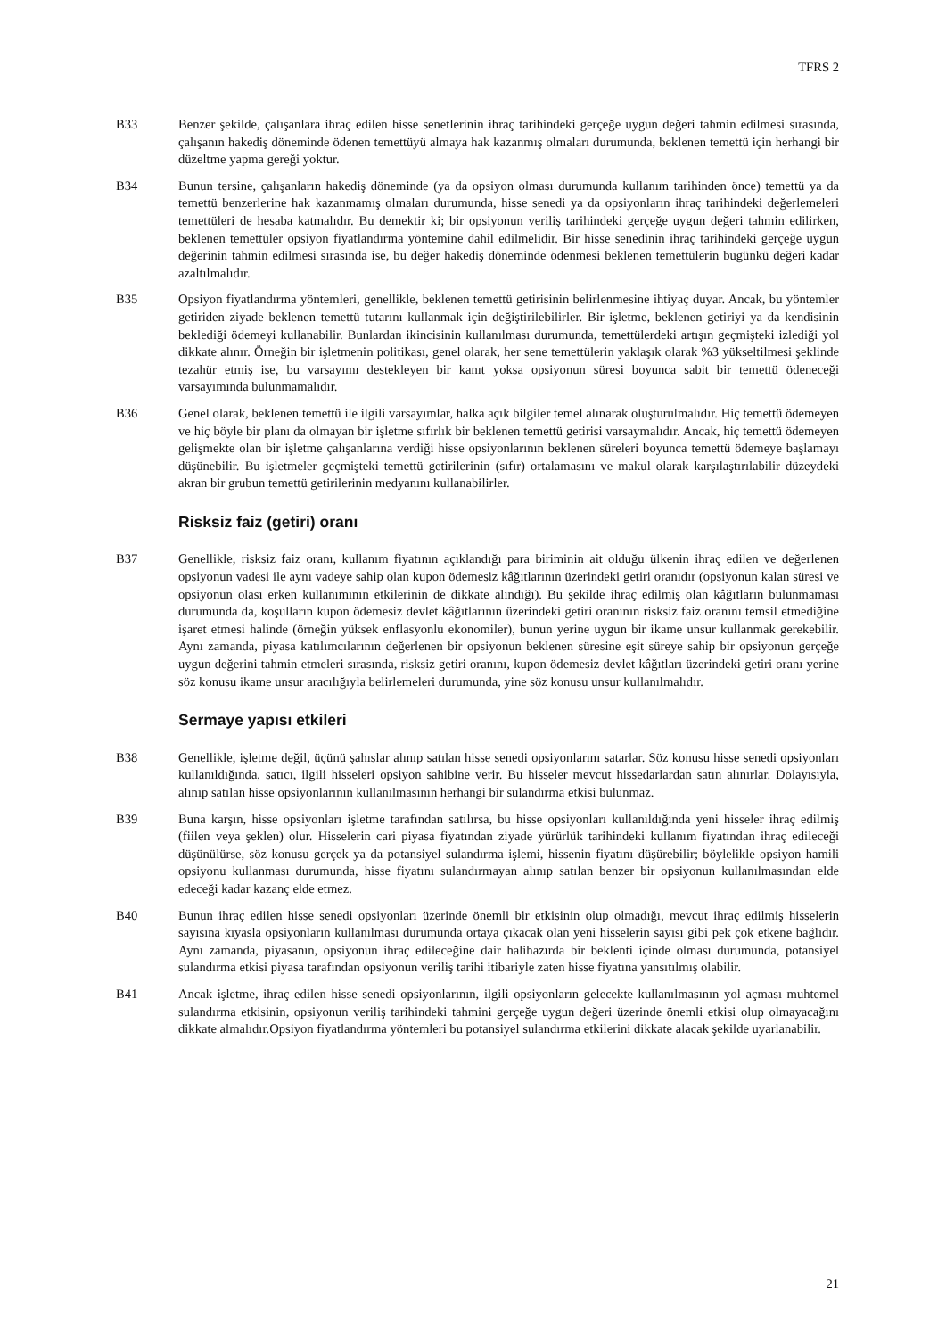TFRS 2
B33 Benzer şekilde, çalışanlara ihraç edilen hisse senetlerinin ihraç tarihindeki gerçeğe uygun değeri tahmin edilmesi sırasında, çalışanın hakediş döneminde ödenen temettüyü almaya hak kazanmış olmaları durumunda, beklenen temettü için herhangi bir düzeltme yapma gereği yoktur.
B34 Bunun tersine, çalışanların hakediş döneminde (ya da opsiyon olması durumunda kullanım tarihinden önce) temettü ya da temettü benzerlerine hak kazanmamış olmaları durumunda, hisse senedi ya da opsiyonların ihraç tarihindeki değerlemeleri temettüleri de hesaba katmalıdır. Bu demektir ki; bir opsiyonun veriliş tarihindeki gerçeğe uygun değeri tahmin edilirken, beklenen temettüler opsiyon fiyatlandırma yöntemine dahil edilmelidir. Bir hisse senedinin ihraç tarihindeki gerçeğe uygun değerinin tahmin edilmesi sırasında ise, bu değer hakediş döneminde ödenmesi beklenen temettülerin bugünkü değeri kadar azaltılmalıdır.
B35 Opsiyon fiyatlandırma yöntemleri, genellikle, beklenen temettü getirisinin belirlenmesine ihtiyaç duyar. Ancak, bu yöntemler getiriden ziyade beklenen temettü tutarını kullanmak için değiştirilebilirler. Bir işletme, beklenen getiriyi ya da kendisinin beklediği ödemeyi kullanabilir. Bunlardan ikincisinin kullanılması durumunda, temettülerdeki artışın geçmişteki izlediği yol dikkate alınır. Örneğin bir işletmenin politikası, genel olarak, her sene temettülerin yaklaşık olarak %3 yükseltilmesi şeklinde tezahür etmiş ise, bu varsayımı destekleyen bir kanıt yoksa opsiyonun süresi boyunca sabit bir temettü ödeneceği varsayımında bulunmamalıdır.
B36 Genel olarak, beklenen temettü ile ilgili varsayımlar, halka açık bilgiler temel alınarak oluşturulmalıdır. Hiç temettü ödemeyen ve hiç böyle bir planı da olmayan bir işletme sıfırlık bir beklenen temettü getirisi varsaymalıdır. Ancak, hiç temettü ödemeyen gelişmekte olan bir işletme çalışanlarına verdiği hisse opsiyonlarının beklenen süreleri boyunca temettü ödemeye başlamayı düşünebilir. Bu işletmeler geçmişteki temettü getirilerinin (sıfır) ortalamasını ve makul olarak karşılaştırılabilir düzeydeki akran bir grubun temettü getirilerinin medyanını kullanabilirler.
Risksiz faiz (getiri) oranı
B37 Genellikle, risksiz faiz oranı, kullanım fiyatının açıklandığı para biriminin ait olduğu ülkenin ihraç edilen ve değerlenen opsiyonun vadesi ile aynı vadeye sahip olan kupon ödemesiz kâğıtlarının üzerindeki getiri oranıdır (opsiyonun kalan süresi ve opsiyonun olası erken kullanımının etkilerinin de dikkate alındığı). Bu şekilde ihraç edilmiş olan kâğıtların bulunmaması durumunda da, koşulların kupon ödemesiz devlet kâğıtlarının üzerindeki getiri oranının risksiz faiz oranını temsil etmediğine işaret etmesi halinde (örneğin yüksek enflasyonlu ekonomiler), bunun yerine uygun bir ikame unsur kullanmak gerekebilir. Aynı zamanda, piyasa katılımcılarının değerlenen bir opsiyonun beklenen süresine eşit süreye sahip bir opsiyonun gerçeğe uygun değerini tahmin etmeleri sırasında, risksiz getiri oranını, kupon ödemesiz devlet kâğıtları üzerindeki getiri oranı yerine söz konusu ikame unsur aracılığıyla belirlemeleri durumunda, yine söz konusu unsur kullanılmalıdır.
Sermaye yapısı etkileri
B38 Genellikle, işletme değil, üçünü şahıslar alınıp satılan hisse senedi opsiyonlarını satarlar. Söz konusu hisse senedi opsiyonları kullanıldığında, satıcı, ilgili hisseleri opsiyon sahibine verir. Bu hisseler mevcut hissedarlardan satın alınırlar. Dolayısıyla, alınıp satılan hisse opsiyonlarının kullanılmasının herhangi bir sulandırma etkisi bulunmaz.
B39 Buna karşın, hisse opsiyonları işletme tarafından satılırsa, bu hisse opsiyonları kullanıldığında yeni hisseler ihraç edilmiş (fiilen veya şeklen) olur. Hisselerin cari piyasa fiyatından ziyade yürürlük tarihindeki kullanım fiyatından ihraç edileceği düşünülürse, söz konusu gerçek ya da potansiyel sulandırma işlemi, hissenin fiyatını düşürebilir; böylelikle opsiyon hamili opsiyonu kullanması durumunda, hisse fiyatını sulandırmayan alınıp satılan benzer bir opsiyonun kullanılmasından elde edeceği kadar kazanç elde etmez.
B40 Bunun ihraç edilen hisse senedi opsiyonları üzerinde önemli bir etkisinin olup olmadığı, mevcut ihraç edilmiş hisselerin sayısına kıyasla opsiyonların kullanılması durumunda ortaya çıkacak olan yeni hisselerin sayısı gibi pek çok etkene bağlıdır. Aynı zamanda, piyasanın, opsiyonun ihraç edileceğine dair halihazırda bir beklenti içinde olması durumunda, potansiyel sulandırma etkisi piyasa tarafından opsiyonun veriliş tarihi itibariyle zaten hisse fiyatına yansıtılmış olabilir.
B41 Ancak işletme, ihraç edilen hisse senedi opsiyonlarının, ilgili opsiyonların gelecekte kullanılmasının yol açması muhtemel sulandırma etkisinin, opsiyonun veriliş tarihindeki tahmini gerçeğe uygun değeri üzerinde önemli etkisi olup olmayacağını dikkate almalıdır.Opsiyon fiyatlandırma yöntemleri bu potansiyel sulandırma etkilerini dikkate alacak şekilde uyarlanabilir.
21